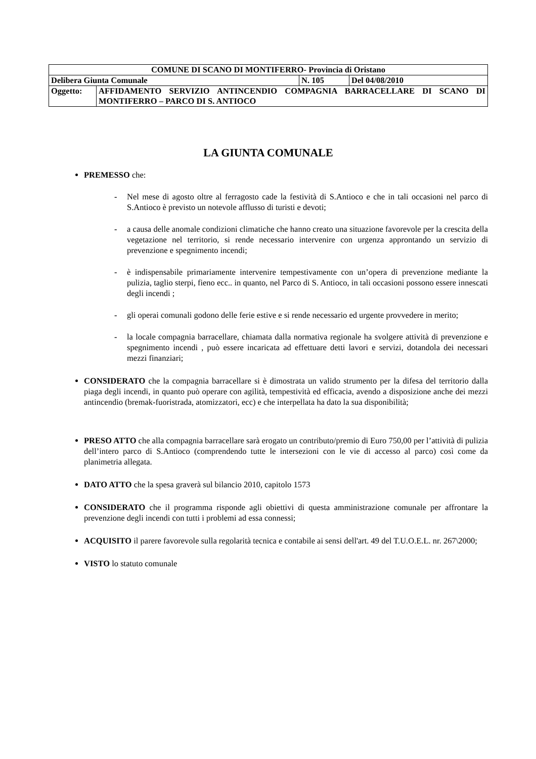| COMUNE DI SCANO DI MONTIFERRO- Provincia di Oristano | | | |
| Delibera Giunta Comunale | | N. 105 | Del 04/08/2010 |
| Oggetto: | AFFIDAMENTO SERVIZIO ANTINCENDIO COMPAGNIA BARRACELLARE DI SCANO DI MONTIFERRO – PARCO DI S. ANTIOCO | | |
LA GIUNTA COMUNALE
PREMESSO che:
- Nel mese di agosto oltre al ferragosto cade la festività di S.Antioco e che in tali occasioni nel parco di S.Antioco è previsto un notevole afflusso di turisti e devoti;
- a causa delle anomale condizioni climatiche che hanno creato una situazione favorevole per la crescita della vegetazione nel territorio, si rende necessario intervenire con urgenza approntando un servizio di prevenzione e spegnimento incendi;
- è indispensabile primariamente intervenire tempestivamente con un’opera di prevenzione mediante la pulizia, taglio sterpi, fieno ecc.. in quanto, nel Parco di S. Antioco, in tali occasioni possono essere innescati degli incendi ;
- gli operai comunali godono delle ferie estive e si rende necessario ed urgente provvedere in merito;
- la locale compagnia barracellare, chiamata dalla normativa regionale ha svolgere attività di prevenzione e spegnimento incendi , può essere incaricata ad effettuare detti lavori e servizi, dotandola dei necessari mezzi finanziari;
CONSIDERATO che la compagnia barracellare si è dimostrata un valido strumento per la difesa del territorio dalla piaga degli incendi, in quanto può operare con agilità, tempestività ed efficacia, avendo a disposizione anche dei mezzi antincendio (bremak-fuoristrada, atomizzatori, ecc) e che interpellata ha dato la sua disponibilità;
PRESO ATTO che alla compagnia barracellare sarà erogato un contributo/premio di Euro 750,00 per l’attività di pulizia dell’intero parco di S.Antioco (comprendendo tutte le intersezioni con le vie di accesso al parco) così come da planimetria allegata.
DATO ATTO che la spesa graverà sul bilancio 2010, capitolo 1573
CONSIDERATO che il programma risponde agli obiettivi di questa amministrazione comunale per affrontare la prevenzione degli incendi con tutti i problemi ad essa connessi;
ACQUISITO il parere favorevole sulla regolarità tecnica e contabile ai sensi dell'art. 49 del T.U.O.E.L. nr. 267\2000;
VISTO lo statuto comunale